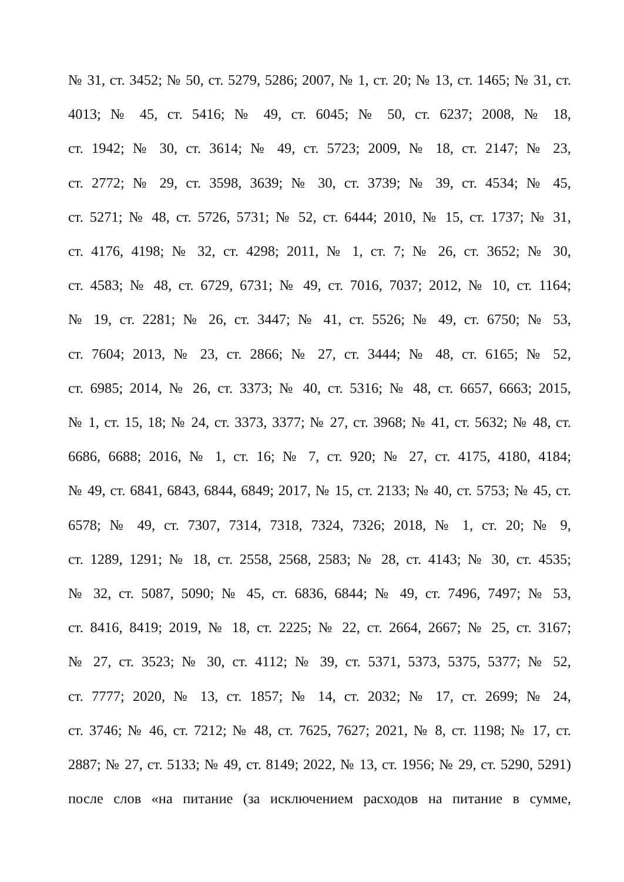№ 31, ст. 3452; № 50, ст. 5279, 5286; 2007, № 1, ст. 20; № 13, ст. 1465; № 31, ст.
4013; № 45, ст. 5416; № 49, ст. 6045; № 50, ст. 6237; 2008, № 18,
ст. 1942; № 30, ст. 3614; № 49, ст. 5723; 2009, № 18, ст. 2147; № 23,
ст. 2772; № 29, ст. 3598, 3639; № 30, ст. 3739; № 39, ст. 4534; № 45,
ст. 5271; № 48, ст. 5726, 5731; № 52, ст. 6444; 2010, № 15, ст. 1737; № 31,
ст. 4176, 4198; № 32, ст. 4298; 2011, № 1, ст. 7; № 26, ст. 3652; № 30,
ст. 4583; № 48, ст. 6729, 6731; № 49, ст. 7016, 7037; 2012, № 10, ст. 1164;
№ 19, ст. 2281; № 26, ст. 3447; № 41, ст. 5526; № 49, ст. 6750; № 53,
ст. 7604; 2013, № 23, ст. 2866; № 27, ст. 3444; № 48, ст. 6165; № 52,
ст. 6985; 2014, № 26, ст. 3373; № 40, ст. 5316; № 48, ст. 6657, 6663; 2015,
№ 1, ст. 15, 18; № 24, ст. 3373, 3377; № 27, ст. 3968; № 41, ст. 5632; № 48, ст.
6686, 6688; 2016, № 1, ст. 16; № 7, ст. 920; № 27, ст. 4175, 4180, 4184;
№ 49, ст. 6841, 6843, 6844, 6849; 2017, № 15, ст. 2133; № 40, ст. 5753; № 45, ст.
6578; № 49, ст. 7307, 7314, 7318, 7324, 7326; 2018, № 1, ст. 20; № 9,
ст. 1289, 1291; № 18, ст. 2558, 2568, 2583; № 28, ст. 4143; № 30, ст. 4535;
№ 32, ст. 5087, 5090; № 45, ст. 6836, 6844; № 49, ст. 7496, 7497; № 53,
ст. 8416, 8419; 2019, № 18, ст. 2225; № 22, ст. 2664, 2667; № 25, ст. 3167;
№ 27, ст. 3523; № 30, ст. 4112; № 39, ст. 5371, 5373, 5375, 5377; № 52,
ст. 7777; 2020, № 13, ст. 1857; № 14, ст. 2032; № 17, ст. 2699; № 24,
ст. 3746; № 46, ст. 7212; № 48, ст. 7625, 7627; 2021, № 8, ст. 1198; № 17, ст.
2887; № 27, ст. 5133; № 49, ст. 8149; 2022, № 13, ст. 1956; № 29, ст. 5290, 5291)
после слов «на питание (за исключением расходов на питание в сумме,